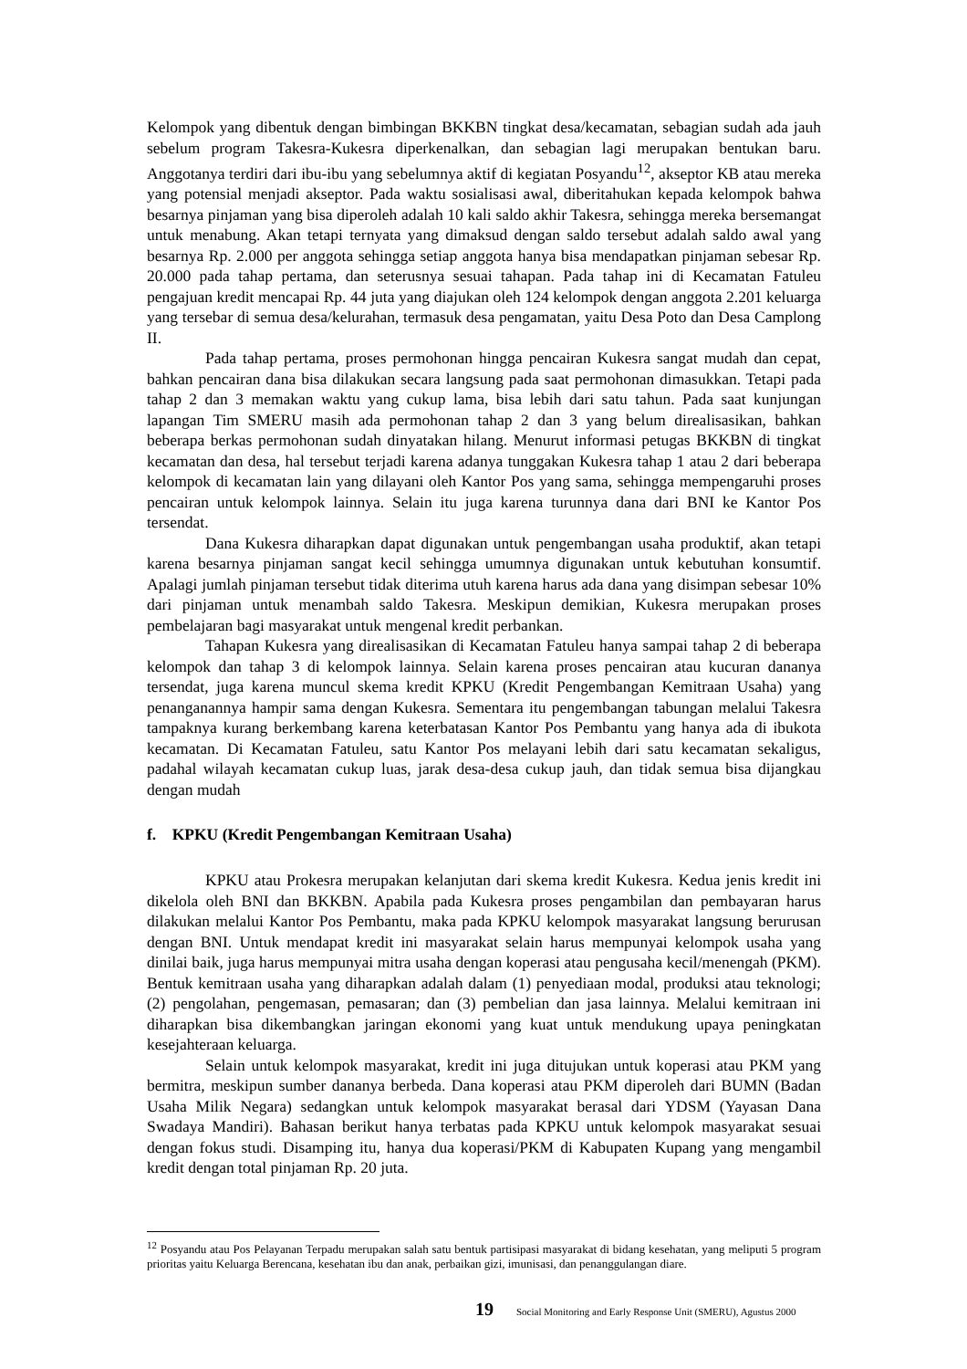Kelompok yang dibentuk dengan bimbingan BKKBN tingkat desa/kecamatan, sebagian sudah ada jauh sebelum program Takesra-Kukesra diperkenalkan, dan sebagian lagi merupakan bentukan baru. Anggotanya terdiri dari ibu-ibu yang sebelumnya aktif di kegiatan Posyandu<sup>12</sup>, akseptor KB atau mereka yang potensial menjadi akseptor. Pada waktu sosialisasi awal, diberitahukan kepada kelompok bahwa besarnya pinjaman yang bisa diperoleh adalah 10 kali saldo akhir Takesra, sehingga mereka bersemangat untuk menabung. Akan tetapi ternyata yang dimaksud dengan saldo tersebut adalah saldo awal yang besarnya Rp. 2.000 per anggota sehingga setiap anggota hanya bisa mendapatkan pinjaman sebesar Rp. 20.000 pada tahap pertama, dan seterusnya sesuai tahapan. Pada tahap ini di Kecamatan Fatuleu pengajuan kredit mencapai Rp. 44 juta yang diajukan oleh 124 kelompok dengan anggota 2.201 keluarga yang tersebar di semua desa/kelurahan, termasuk desa pengamatan, yaitu Desa Poto dan Desa Camplong II.
Pada tahap pertama, proses permohonan hingga pencairan Kukesra sangat mudah dan cepat, bahkan pencairan dana bisa dilakukan secara langsung pada saat permohonan dimasukkan. Tetapi pada tahap 2 dan 3 memakan waktu yang cukup lama, bisa lebih dari satu tahun. Pada saat kunjungan lapangan Tim SMERU masih ada permohonan tahap 2 dan 3 yang belum direalisasikan, bahkan beberapa berkas permohonan sudah dinyatakan hilang. Menurut informasi petugas BKKBN di tingkat kecamatan dan desa, hal tersebut terjadi karena adanya tunggakan Kukesra tahap 1 atau 2 dari beberapa kelompok di kecamatan lain yang dilayani oleh Kantor Pos yang sama, sehingga mempengaruhi proses pencairan untuk kelompok lainnya. Selain itu juga karena turunnya dana dari BNI ke Kantor Pos tersendat.
Dana Kukesra diharapkan dapat digunakan untuk pengembangan usaha produktif, akan tetapi karena besarnya pinjaman sangat kecil sehingga umumnya digunakan untuk kebutuhan konsumtif. Apalagi jumlah pinjaman tersebut tidak diterima utuh karena harus ada dana yang disimpan sebesar 10% dari pinjaman untuk menambah saldo Takesra. Meskipun demikian, Kukesra merupakan proses pembelajaran bagi masyarakat untuk mengenal kredit perbankan.
Tahapan Kukesra yang direalisasikan di Kecamatan Fatuleu hanya sampai tahap 2 di beberapa kelompok dan tahap 3 di kelompok lainnya. Selain karena proses pencairan atau kucuran dananya tersendat, juga karena muncul skema kredit KPKU (Kredit Pengembangan Kemitraan Usaha) yang penanganannya hampir sama dengan Kukesra. Sementara itu pengembangan tabungan melalui Takesra tampaknya kurang berkembang karena keterbatasan Kantor Pos Pembantu yang hanya ada di ibukota kecamatan. Di Kecamatan Fatuleu, satu Kantor Pos melayani lebih dari satu kecamatan sekaligus, padahal wilayah kecamatan cukup luas, jarak desa-desa cukup jauh, dan tidak semua bisa dijangkau dengan mudah
f. KPKU (Kredit Pengembangan Kemitraan Usaha)
KPKU atau Prokesra merupakan kelanjutan dari skema kredit Kukesra. Kedua jenis kredit ini dikelola oleh BNI dan BKKBN. Apabila pada Kukesra proses pengambilan dan pembayaran harus dilakukan melalui Kantor Pos Pembantu, maka pada KPKU kelompok masyarakat langsung berurusan dengan BNI. Untuk mendapat kredit ini masyarakat selain harus mempunyai kelompok usaha yang dinilai baik, juga harus mempunyai mitra usaha dengan koperasi atau pengusaha kecil/menengah (PKM). Bentuk kemitraan usaha yang diharapkan adalah dalam (1) penyediaan modal, produksi atau teknologi; (2) pengolahan, pengemasan, pemasaran; dan (3) pembelian dan jasa lainnya. Melalui kemitraan ini diharapkan bisa dikembangkan jaringan ekonomi yang kuat untuk mendukung upaya peningkatan kesejahteraan keluarga.
Selain untuk kelompok masyarakat, kredit ini juga ditujukan untuk koperasi atau PKM yang bermitra, meskipun sumber dananya berbeda. Dana koperasi atau PKM diperoleh dari BUMN (Badan Usaha Milik Negara) sedangkan untuk kelompok masyarakat berasal dari YDSM (Yayasan Dana Swadaya Mandiri). Bahasan berikut hanya terbatas pada KPKU untuk kelompok masyarakat sesuai dengan fokus studi. Disamping itu, hanya dua koperasi/PKM di Kabupaten Kupang yang mengambil kredit dengan total pinjaman Rp. 20 juta.
<sup>12</sup> Posyandu atau Pos Pelayanan Terpadu merupakan salah satu bentuk partisipasi masyarakat di bidang kesehatan, yang meliputi 5 program prioritas yaitu Keluarga Berencana, kesehatan ibu dan anak, perbaikan gizi, imunisasi, dan penanggulangan diare.
19 Social Monitoring and Early Response Unit (SMERU), Agustus 2000